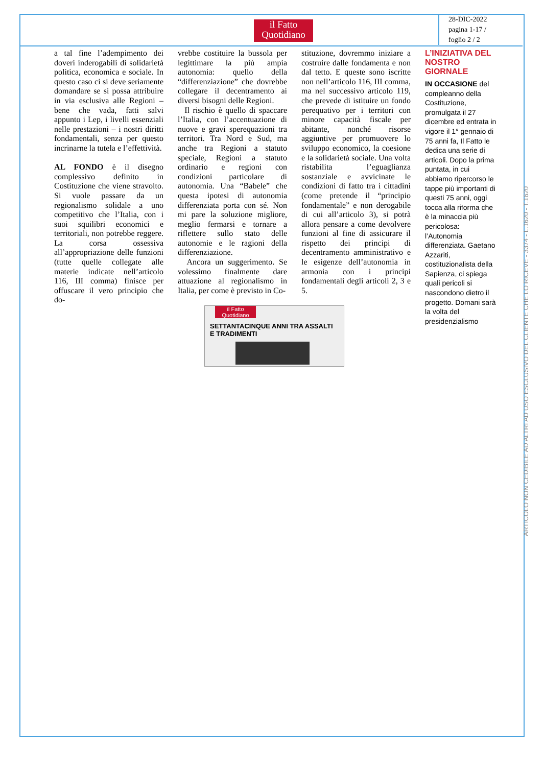il Fatto
Quotidiano
28-DIC-2022
pagina 1-17 /
foglio 2 / 2
a tal fine l’adempimento dei doveri inderogabili di solidarietà politica, economica e sociale. In questo caso ci si deve seriamente domandare se si possa attribuire in via esclusiva alle Regioni – bene che vada, fatti salvi appunto i Lep, i livelli essenziali nelle prestazioni – i nostri diritti fondamentali, senza per questo incrinarne la tutela e l’effettività.
AL FONDO è il disegno complessivo definito in Costituzione che viene stravolto. Si vuole passare da un regionalismo solidale a uno competitivo che l’Italia, con i suoi squilibri economici e territoriali, non potrebbe reggere. La corsa ossessiva all’appropriazione delle funzioni (tutte quelle collegate alle materie indicate nell’articolo 116, III comma) finisce per offuscare il vero principio che do-
vrebbe costituire la bussola per legittimare la più ampia autonomia: quello della “differenziazione” che dovrebbe collegare il decentramento ai diversi bisogni delle Regioni.
Il rischio è quello di spaccare l’Italia, con l’accentuazione di nuove e gravi sperequazioni tra territori. Tra Nord e Sud, ma anche tra Regioni a statuto speciale, Regioni a statuto ordinario e regioni con condizioni particolare di autonomia. Una “Babele” che questa ipotesi di autonomia differenziata porta con sé. Non mi pare la soluzione migliore, meglio fermarsi e tornare a riflettere sullo stato delle autonomie e le ragioni della differenziazione.
Ancora un suggerimento. Se volessimo finalmente dare attuazione al regionalismo in Italia, per come è previsto in Co-
stituzione, dovremmo iniziare a costruire dalle fondamenta e non dal tetto. E queste sono iscritte non nell’articolo 116, III comma, ma nel successivo articolo 119, che prevede di istituire un fondo perequativo per i territori con minore capacità fiscale per abitante, nonché risorse aggiuntive per promuovere lo sviluppo economico, la coesione e la solidarietà sociale. Una volta ristabilita l’eguaglianza sostanziale e avvicinate le condizioni di fatto tra i cittadini (come pretende il “principio fondamentale” e non derogabile di cui all’articolo 3), si potrà allora pensare a come devolvere funzioni al fine di assicurare il rispetto dei principi di decentramento amministrativo e le esigenze dell’autonomia in armonia con i principi fondamentali degli articoli 2, 3 e 5.
L’INIZIATIVA DEL NOSTRO GIORNALE
IN OCCASIONE del compleanno della Costituzione, promulgata il 27 dicembre ed entrata in vigore il 1° gennaio di 75 anni fa, Il Fatto le dedica una serie di articoli. Dopo la prima puntata, in cui abbiamo ripercorso le tappe più importanti di questi 75 anni, oggi tocca alla riforma che è la minaccia più pericolosa: l’Autonomia differenziata. Gaetano Azzariti, costituzionalista della Sapienza, ci spiega quali pericoli si nascondono dietro il progetto. Domani sarà la volta del presidenzialismo
il Fatto Quotidiano
SETTANTACINQUE ANNI TRA ASSALTI E TRADIMENTI
ARTICOLO NON CEDIBILE AD ALTRI AD USO ESCLUSIVO DEL CLIENTE CHE LO RICEVE - 3374 - L.1620 - T.1620